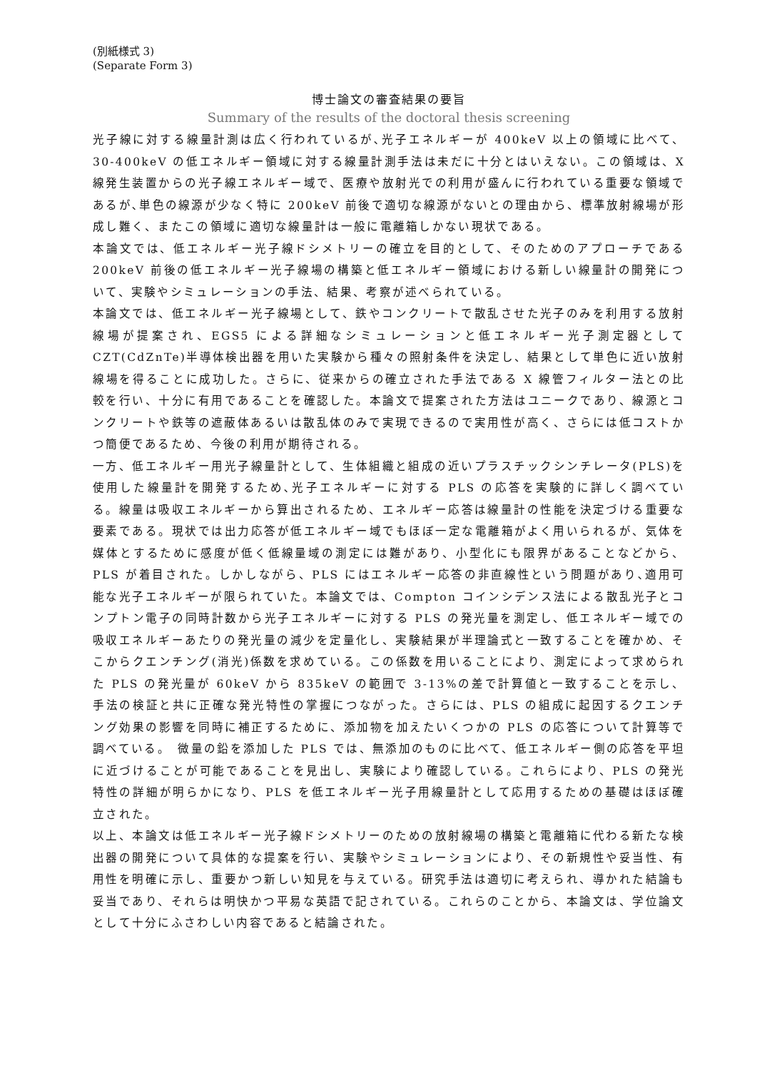(別紙様式 3)
(Separate Form 3)
博士論文の審査結果の要旨
Summary of the results of the doctoral thesis screening
光子線に対する線量計測は広く行われているが､光子エネルギーが 400keV 以上の領域に比べて、30-400keV の低エネルギー領域に対する線量計測手法は未だに十分とはいえない。この領域は、X 線発生装置からの光子線エネルギー域で、医療や放射光での利用が盛んに行われている重要な領域であるが､単色の線源が少なく特に 200keV 前後で適切な線源がないとの理由から、標準放射線場が形成し難く、またこの領域に適切な線量計は一般に電離箱しかない現状である。
本論文では、低エネルギー光子線ドシメトリーの確立を目的として、そのためのアプローチである 200keV 前後の低エネルギー光子線場の構築と低エネルギー領域における新しい線量計の開発について、実験やシミュレーションの手法、結果、考察が述べられている。
本論文では、低エネルギー光子線場として、鉄やコンクリートで散乱させた光子のみを利用する放射線場が提案され、EGS5 による詳細なシミュレーションと低エネルギー光子測定器として CZT(CdZnTe)半導体検出器を用いた実験から種々の照射条件を決定し、結果として単色に近い放射線場を得ることに成功した。さらに、従来からの確立された手法である X 線管フィルター法との比較を行い、十分に有用であることを確認した。本論文で提案された方法はユニークであり、線源とコンクリートや鉄等の遮蔽体あるいは散乱体のみで実現できるので実用性が高く、さらには低コストかつ簡便であるため、今後の利用が期待される。
一方、低エネルギー用光子線量計として、生体組織と組成の近いプラスチックシンチレータ(PLS)を使用した線量計を開発するため､光子エネルギーに対する PLS の応答を実験的に詳しく調べている。線量は吸収エネルギーから算出されるため、エネルギー応答は線量計の性能を決定づける重要な要素である。現状では出力応答が低エネルギー域でもほぼ一定な電離箱がよく用いられるが、気体を媒体とするために感度が低く低線量域の測定には難があり、小型化にも限界があることなどから、PLS が着目された。しかしながら、PLS にはエネルギー応答の非直線性という問題があり､適用可能な光子エネルギーが限られていた。本論文では、Compton コインシデンス法による散乱光子とコンプトン電子の同時計数から光子エネルギーに対する PLS の発光量を測定し、低エネルギー域での吸収エネルギーあたりの発光量の減少を定量化し、実験結果が半理論式と一致することを確かめ、そこからクエンチング(消光)係数を求めている。この係数を用いることにより、測定によって求められた PLS の発光量が 60keV から 835keV の範囲で 3-13%の差で計算値と一致することを示し、手法の検証と共に正確な発光特性の掌握につながった。さらには、PLS の組成に起因するクエンチング効果の影響を同時に補正するために、添加物を加えたいくつかの PLS の応答について計算等で調べている。　微量の鉛を添加した PLS では、無添加のものに比べて、低エネルギー側の応答を平坦に近づけることが可能であることを見出し、実験により確認している。これらにより、PLS の発光特性の詳細が明らかになり、PLS を低エネルギー光子用線量計として応用するための基礎はほぼ確立された。
以上、本論文は低エネルギー光子線ドシメトリーのための放射線場の構築と電離箱に代わる新たな検出器の開発について具体的な提案を行い、実験やシミュレーションにより、その新規性や妥当性、有用性を明確に示し、重要かつ新しい知見を与えている。研究手法は適切に考えられ、導かれた結論も妥当であり、それらは明快かつ平易な英語で記されている。これらのことから、本論文は、学位論文として十分にふさわしい内容であると結論された。